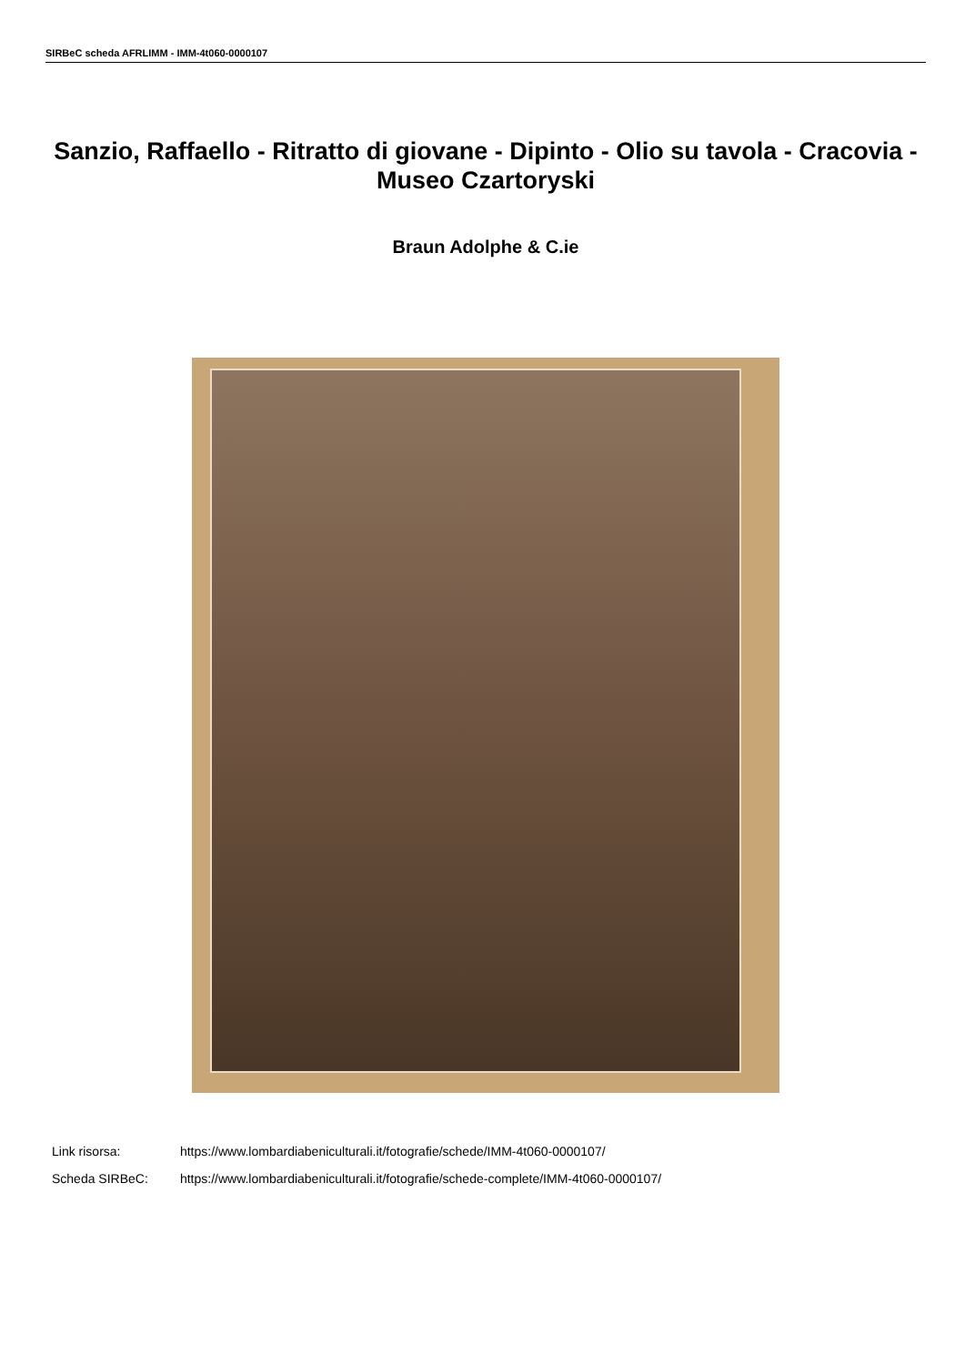SIRBeC scheda AFRLIMM - IMM-4t060-0000107
Sanzio, Raffaello - Ritratto di giovane - Dipinto - Olio su tavola - Cracovia - Museo Czartoryski
Braun Adolphe & C.ie
Link risorsa: https://www.lombardiabeniculturali.it/fotografie/schede/IMM-4t060-0000107/
Scheda SIRBeC: https://www.lombardiabeniculturali.it/fotografie/schede-complete/IMM-4t060-0000107/